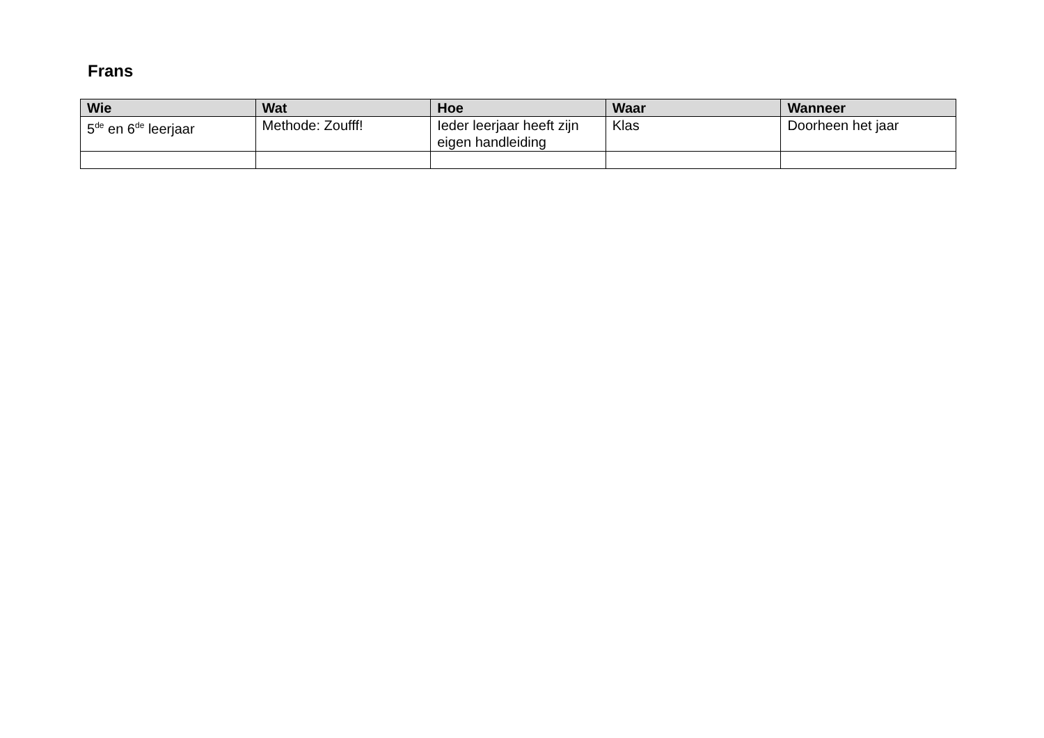Frans
| Wie | Wat | Hoe | Waar | Wanneer |
| --- | --- | --- | --- | --- |
| 5<sup>de</sup> en 6<sup>de</sup> leerjaar | Methode: Zoufff! | Ieder leerjaar heeft zijn eigen handleiding | Klas | Doorheen het jaar |